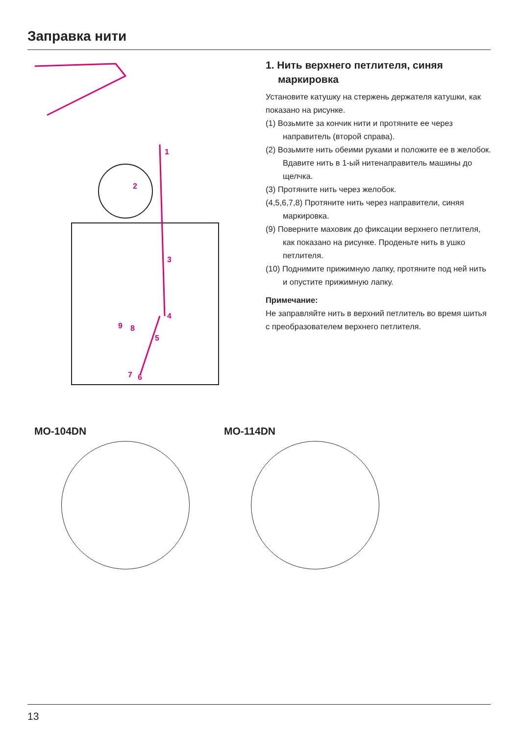Заправка нити
1
2
3
4
5
6
7
8
9
1. Нить верхнего петлителя, синяя маркировка
Установите катушку на стержень держателя катушки, как показано на рисунке.
(1) Возьмите за кончик нити и протяните ее через направитель (второй справа).
(2) Возьмите нить обеими руками и положите ее в желобок. Вдавите нить в 1-ый нитенаправитель машины до щелчка.
(3) Протяните нить через желобок.
(4,5,6,7,8) Протяните нить через направители, синяя маркировка.
(9) Поверните маховик до фиксации верхнего петлителя, как показано на рисунке. Проденьте нить в ушко петлителя.
(10) Поднимите прижимную лапку, протяните под ней нить и опустите прижимную лапку.
Примечание:
Не заправляйте нить в верхний петлитель во время шитья с преобразователем верхнего петлителя.
MO-104DN MO-114DN
13